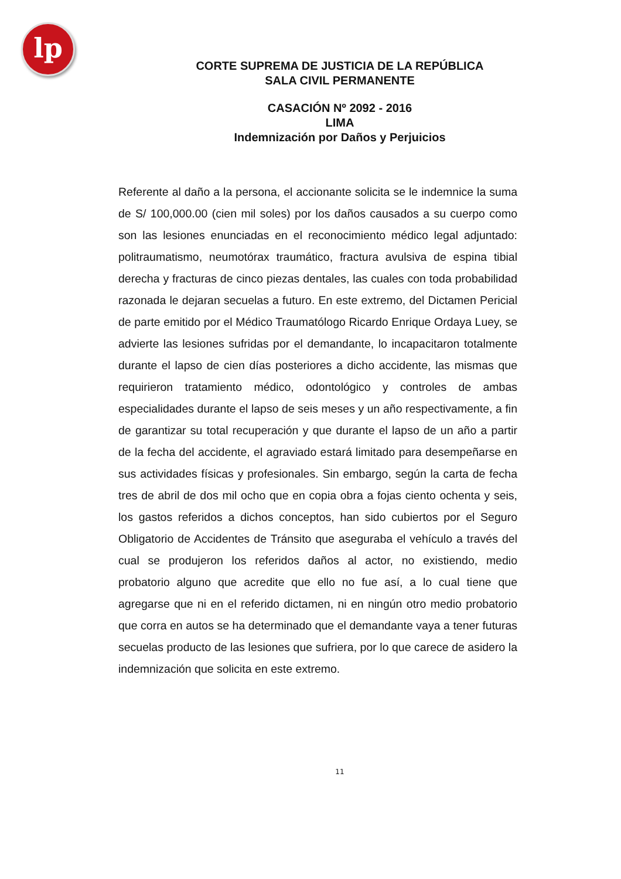lp
CORTE SUPREMA DE JUSTICIA DE LA REPÚBLICA
SALA CIVIL PERMANENTE
CASACIÓN Nº 2092 - 2016
LIMA
Indemnización por Daños y Perjuicios
Referente al daño a la persona, el accionante solicita se le indemnice la suma de S/ 100,000.00 (cien mil soles) por los daños causados a su cuerpo como son las lesiones enunciadas en el reconocimiento médico legal adjuntado: politraumatismo, neumotórax traumático, fractura avulsiva de espina tibial derecha y fracturas de cinco piezas dentales, las cuales con toda probabilidad razonada le dejaran secuelas a futuro. En este extremo, del Dictamen Pericial de parte emitido por el Médico Traumatólogo Ricardo Enrique Ordaya Luey, se advierte las lesiones sufridas por el demandante, lo incapacitaron totalmente durante el lapso de cien días posteriores a dicho accidente, las mismas que requirieron tratamiento médico, odontológico y controles de ambas especialidades durante el lapso de seis meses y un año respectivamente, a fin de garantizar su total recuperación y que durante el lapso de un año a partir de la fecha del accidente, el agraviado estará limitado para desempeñarse en sus actividades físicas y profesionales. Sin embargo, según la carta de fecha tres de abril de dos mil ocho que en copia obra a fojas ciento ochenta y seis, los gastos referidos a dichos conceptos, han sido cubiertos por el Seguro Obligatorio de Accidentes de Tránsito que aseguraba el vehículo a través del cual se produjeron los referidos daños al actor, no existiendo, medio probatorio alguno que acredite que ello no fue así, a lo cual tiene que agregarse que ni en el referido dictamen, ni en ningún otro medio probatorio que corra en autos se ha determinado que el demandante vaya a tener futuras secuelas producto de las lesiones que sufriera, por lo que carece de asidero la indemnización que solicita en este extremo.
11